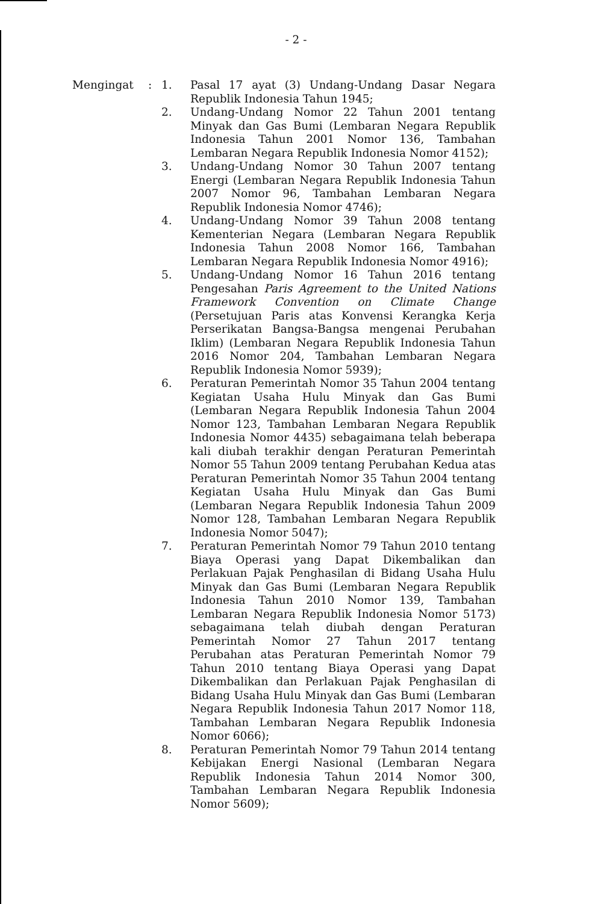- 2 -
Mengingat : 1. Pasal 17 ayat (3) Undang-Undang Dasar Negara Republik Indonesia Tahun 1945;
2. Undang-Undang Nomor 22 Tahun 2001 tentang Minyak dan Gas Bumi (Lembaran Negara Republik Indonesia Tahun 2001 Nomor 136, Tambahan Lembaran Negara Republik Indonesia Nomor 4152);
3. Undang-Undang Nomor 30 Tahun 2007 tentang Energi (Lembaran Negara Republik Indonesia Tahun 2007 Nomor 96, Tambahan Lembaran Negara Republik Indonesia Nomor 4746);
4. Undang-Undang Nomor 39 Tahun 2008 tentang Kementerian Negara (Lembaran Negara Republik Indonesia Tahun 2008 Nomor 166, Tambahan Lembaran Negara Republik Indonesia Nomor 4916);
5. Undang-Undang Nomor 16 Tahun 2016 tentang Pengesahan Paris Agreement to the United Nations Framework Convention on Climate Change (Persetujuan Paris atas Konvensi Kerangka Kerja Perserikatan Bangsa-Bangsa mengenai Perubahan Iklim) (Lembaran Negara Republik Indonesia Tahun 2016 Nomor 204, Tambahan Lembaran Negara Republik Indonesia Nomor 5939);
6. Peraturan Pemerintah Nomor 35 Tahun 2004 tentang Kegiatan Usaha Hulu Minyak dan Gas Bumi (Lembaran Negara Republik Indonesia Tahun 2004 Nomor 123, Tambahan Lembaran Negara Republik Indonesia Nomor 4435) sebagaimana telah beberapa kali diubah terakhir dengan Peraturan Pemerintah Nomor 55 Tahun 2009 tentang Perubahan Kedua atas Peraturan Pemerintah Nomor 35 Tahun 2004 tentang Kegiatan Usaha Hulu Minyak dan Gas Bumi (Lembaran Negara Republik Indonesia Tahun 2009 Nomor 128, Tambahan Lembaran Negara Republik Indonesia Nomor 5047);
7. Peraturan Pemerintah Nomor 79 Tahun 2010 tentang Biaya Operasi yang Dapat Dikembalikan dan Perlakuan Pajak Penghasilan di Bidang Usaha Hulu Minyak dan Gas Bumi (Lembaran Negara Republik Indonesia Tahun 2010 Nomor 139, Tambahan Lembaran Negara Republik Indonesia Nomor 5173) sebagaimana telah diubah dengan Peraturan Pemerintah Nomor 27 Tahun 2017 tentang Perubahan atas Peraturan Pemerintah Nomor 79 Tahun 2010 tentang Biaya Operasi yang Dapat Dikembalikan dan Perlakuan Pajak Penghasilan di Bidang Usaha Hulu Minyak dan Gas Bumi (Lembaran Negara Republik Indonesia Tahun 2017 Nomor 118, Tambahan Lembaran Negara Republik Indonesia Nomor 6066);
8. Peraturan Pemerintah Nomor 79 Tahun 2014 tentang Kebijakan Energi Nasional (Lembaran Negara Republik Indonesia Tahun 2014 Nomor 300, Tambahan Lembaran Negara Republik Indonesia Nomor 5609);